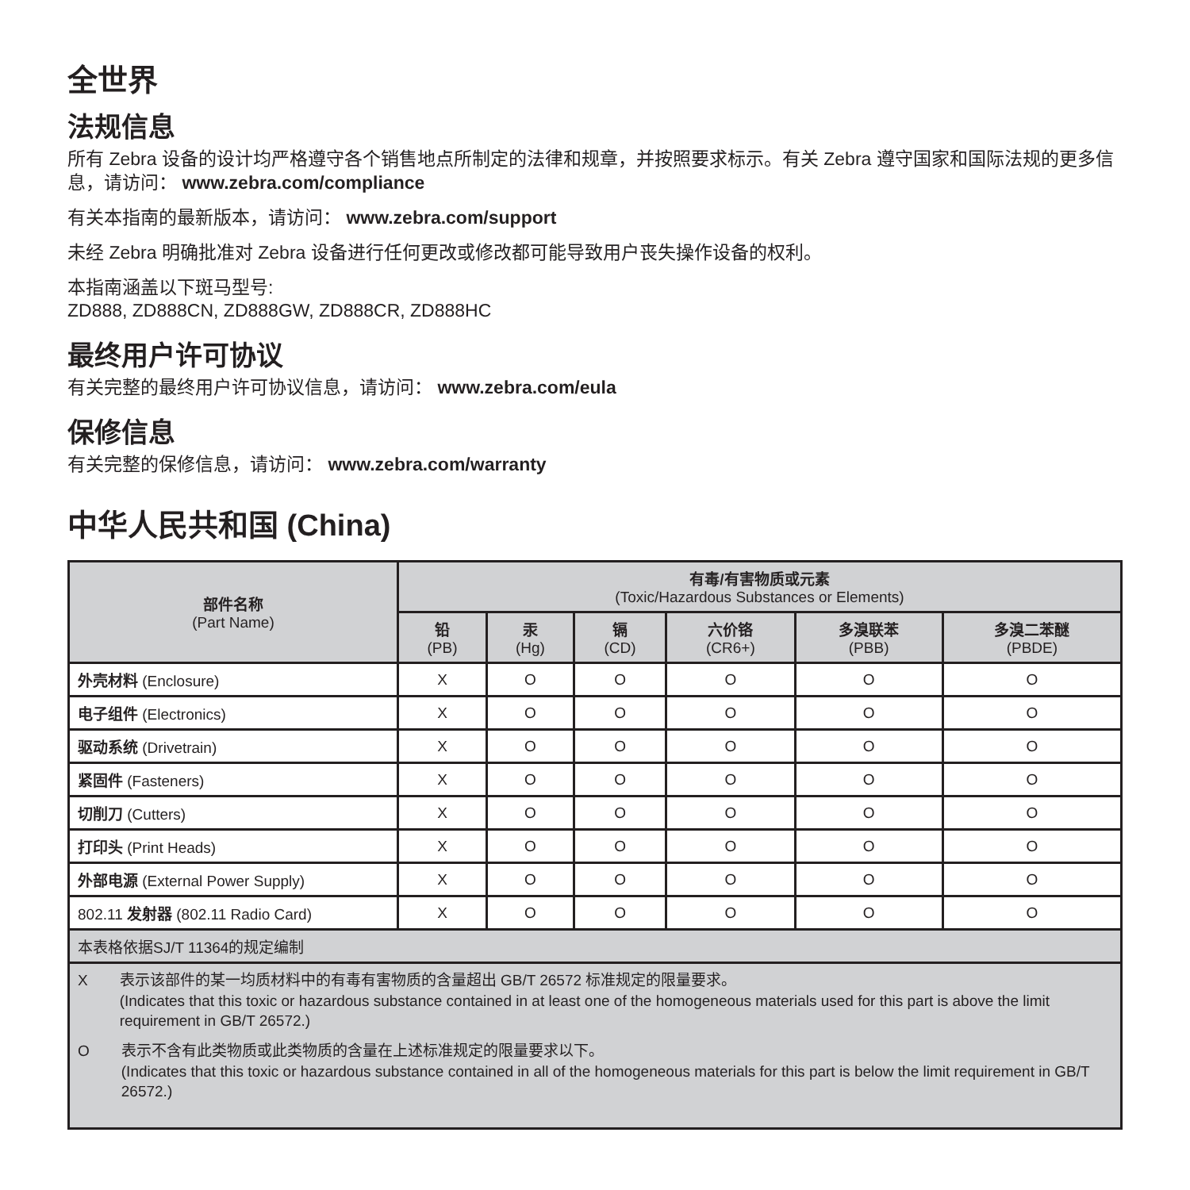全世界
法规信息
所有 Zebra 设备的设计均严格遵守各个销售地点所制定的法律和规章，并按照要求标示。有关 Zebra 遵守国家和国际法规的更多信息，请访问： www.zebra.com/compliance
有关本指南的最新版本，请访问： www.zebra.com/support
未经 Zebra 明确批准对 Zebra 设备进行任何更改或修改都可能导致用户丧失操作设备的权利。
本指南涵盖以下斑马型号:
ZD888, ZD888CN, ZD888GW, ZD888CR, ZD888HC
最终用户许可协议
有关完整的最终用户许可协议信息，请访问： www.zebra.com/eula
保修信息
有关完整的保修信息，请访问： www.zebra.com/warranty
中华人民共和国 (China)
| 部件名称 (Part Name) | 有毒/有害物质或元素 (Toxic/Hazardous Substances or Elements) | | | | | |
| --- | --- | --- | --- | --- | --- | --- |
| | 铅 (PB) | 汞 (Hg) | 镉 (CD) | 六价铬 (CR6+) | 多溴联苯 (PBB) | 多溴二苯醚 (PBDE) |
| 外壳材料 (Enclosure) | X | O | O | O | O | O |
| 电子组件 (Electronics) | X | O | O | O | O | O |
| 驱动系统 (Drivetrain) | X | O | O | O | O | O |
| 紧固件 (Fasteners) | X | O | O | O | O | O |
| 切削刀 (Cutters) | X | O | O | O | O | O |
| 打印头 (Print Heads) | X | O | O | O | O | O |
| 外部电源 (External Power Supply) | X | O | O | O | O | O |
| 802.11 发射器 (802.11 Radio Card) | X | O | O | O | O | O |
| 本表格依据SJ/T 11364的规定编制 | | | | | | |
| X 表示该部件的某一均质材料中的有毒有害物质的含量超出 GB/T 26572 标准规定的限量要求。 (Indicates that this toxic or hazardous substance contained in at least one of the homogeneous materials used for this part is above the limit requirement in GB/T 26572.) O 表示不含有此类物质或此类物质的含量在上述标准规定的限量要求以下。 (Indicates that this toxic or hazardous substance contained in all of the homogeneous materials for this part is below the limit requirement in GB/T 26572.) | | | | | | |